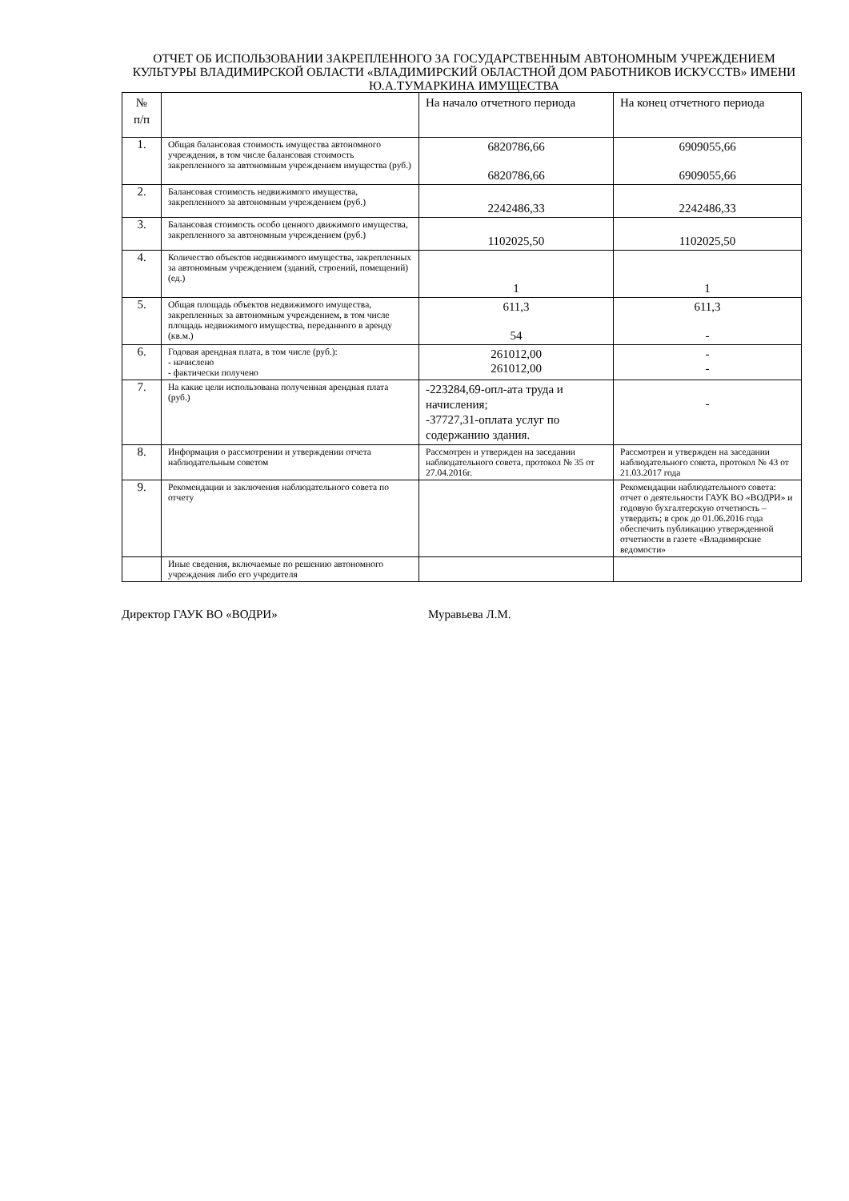ОТЧЕТ ОБ ИСПОЛЬЗОВАНИИ ЗАКРЕПЛЕННОГО ЗА ГОСУДАРСТВЕННЫМ АВТОНОМНЫМ УЧРЕЖДЕНИЕМ КУЛЬТУРЫ ВЛАДИМИРСКОЙ ОБЛАСТИ «ВЛАДИМИРСКИЙ ОБЛАСТНОЙ ДОМ РАБОТНИКОВ ИСКУССТВ» ИМЕНИ Ю.А.ТУМАРКИНА ИМУЩЕСТВА
| № п/п | | На начало отчетного периода | На конец отчетного периода |
| 1. | Общая балансовая стоимость имущества автономного учреждения, в том числе балансовая стоимость закрепленного за автономным учреждением имущества (руб.) | 6820786,66 6820786,66 | 6909055,66 6909055,66 |
| 2. | Балансовая стоимость недвижимого имущества, закрепленного за автономным учреждением (руб.) | 2242486,33 | 2242486,33 |
| 3. | Балансовая стоимость особо ценного движимого имущества, закрепленного за автономным учреждением (руб.) | 1102025,50 | 1102025,50 |
| 4. | Количество объектов недвижимого имущества, закрепленных за автономным учреждением (зданий, строений, помещений) (ед.) | 1 | 1 |
| 5. | Общая площадь объектов недвижимого имущества, закрепленных за автономным учреждением, в том числе площадь недвижимого имущества, переданного в аренду (кв.м.) | 611,3 54 | 611,3 - |
| 6. | Годовая арендная плата, в том числе (руб.): - начислено - фактически получено | 261012,00 261012,00 | - - |
| 7. | На какие цели использована полученная арендная плата (руб.) | -223284,69-опл-ата труда и начисления; -37727,31-оплата услуг по содержанию здания. | - |
| 8. | Информация о рассмотрении и утверждении отчета наблюдательным советом | Рассмотрен и утвержден на заседании наблюдательного совета, протокол № 35 от 27.04.2016г. | Рассмотрен и утвержден на заседании наблюдательного совета, протокол № 43 от 21.03.2017 года |
| 9. | Рекомендации и заключения наблюдательного совета по отчету | | Рекомендации наблюдательного совета: отчет о деятельности ГАУК ВО «ВОДРИ» и годовую бухгалтерскую отчетность – утвердить; в срок до 01.06.2016 года обеспечить публикацию утвержденной отчетности в газете «Владимирские ведомости» |
| | Иные сведения, включаемые по решению автономного учреждения либо его учредителя | | |
Директор ГАУК ВО «ВОДРИ» Муравьева Л.М.